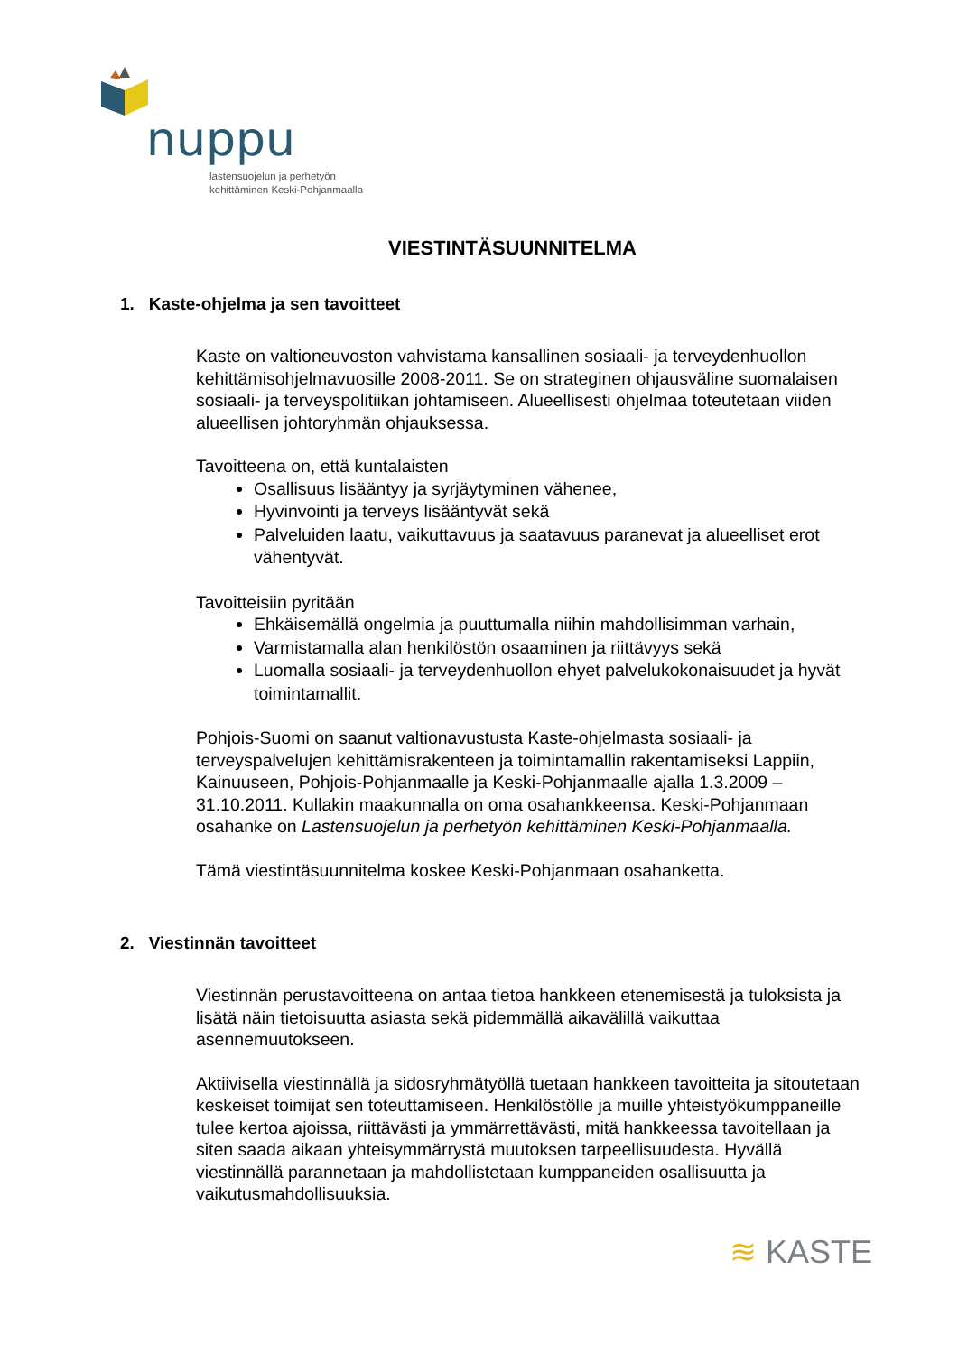nuppu
lastensuojelun ja perhetyön
kehittäminen Keski-Pohjanmaalla
VIESTINTÄSUUNNITELMA
1. Kaste-ohjelma ja sen tavoitteet
Kaste on valtioneuvoston vahvistama kansallinen sosiaali- ja terveydenhuollon kehittämisohjelmavuosille 2008-2011. Se on strateginen ohjausväline suomalaisen sosiaali- ja terveyspolitiikan johtamiseen. Alueellisesti ohjelmaa toteutetaan viiden alueellisen johtoryhmän ohjauksessa.
Tavoitteena on, että kuntalaisten
Osallisuus lisääntyy ja syrjäytyminen vähenee,
Hyvinvointi ja terveys lisääntyvät sekä
Palveluiden laatu, vaikuttavuus ja saatavuus paranevat ja alueelliset erot vähentyvät.
Tavoitteisiin pyritään
Ehkäisemällä ongelmia ja puuttumalla niihin mahdollisimman varhain,
Varmistamalla alan henkilöstön osaaminen ja riittävyys sekä
Luomalla sosiaali- ja terveydenhuollon ehyet palvelukokonaisuudet ja hyvät toimintamallit.
Pohjois-Suomi on saanut valtionavustusta Kaste-ohjelmasta sosiaali- ja terveyspalvelujen kehittämisrakenteen ja toimintamallin rakentamiseksi Lappiin, Kainuuseen, Pohjois-Pohjanmaalle ja Keski-Pohjanmaalle ajalla 1.3.2009 – 31.10.2011. Kullakin maakunnalla on oma osahankkeensa. Keski-Pohjanmaan osahanke on Lastensuojelun ja perhetyön kehittäminen Keski-Pohjanmaalla.
Tämä viestintäsuunnitelma koskee Keski-Pohjanmaan osahanketta.
2. Viestinnän tavoitteet
Viestinnän perustavoitteena on antaa tietoa hankkeen etenemisestä ja tuloksista ja lisätä näin tietoisuutta asiasta sekä pidemmällä aikavälillä vaikuttaa asennemuutokseen.
Aktiivisella viestinnällä ja sidosryhmätyöllä tuetaan hankkeen tavoitteita ja sitoutetaan keskeiset toimijat sen toteuttamiseen. Henkilöstölle ja muille yhteistyökumppaneille tulee kertoa ajoissa, riittävästi ja ymmärrettävästi, mitä hankkeessa tavoitellaan ja siten saada aikaan yhteisymmärrystä muutoksen tarpeellisuudesta. Hyvällä viestinnällä parannetaan ja mahdollistetaan kumppaneiden osallisuutta ja vaikutusmahdollisuuksia.
≋ KASTE